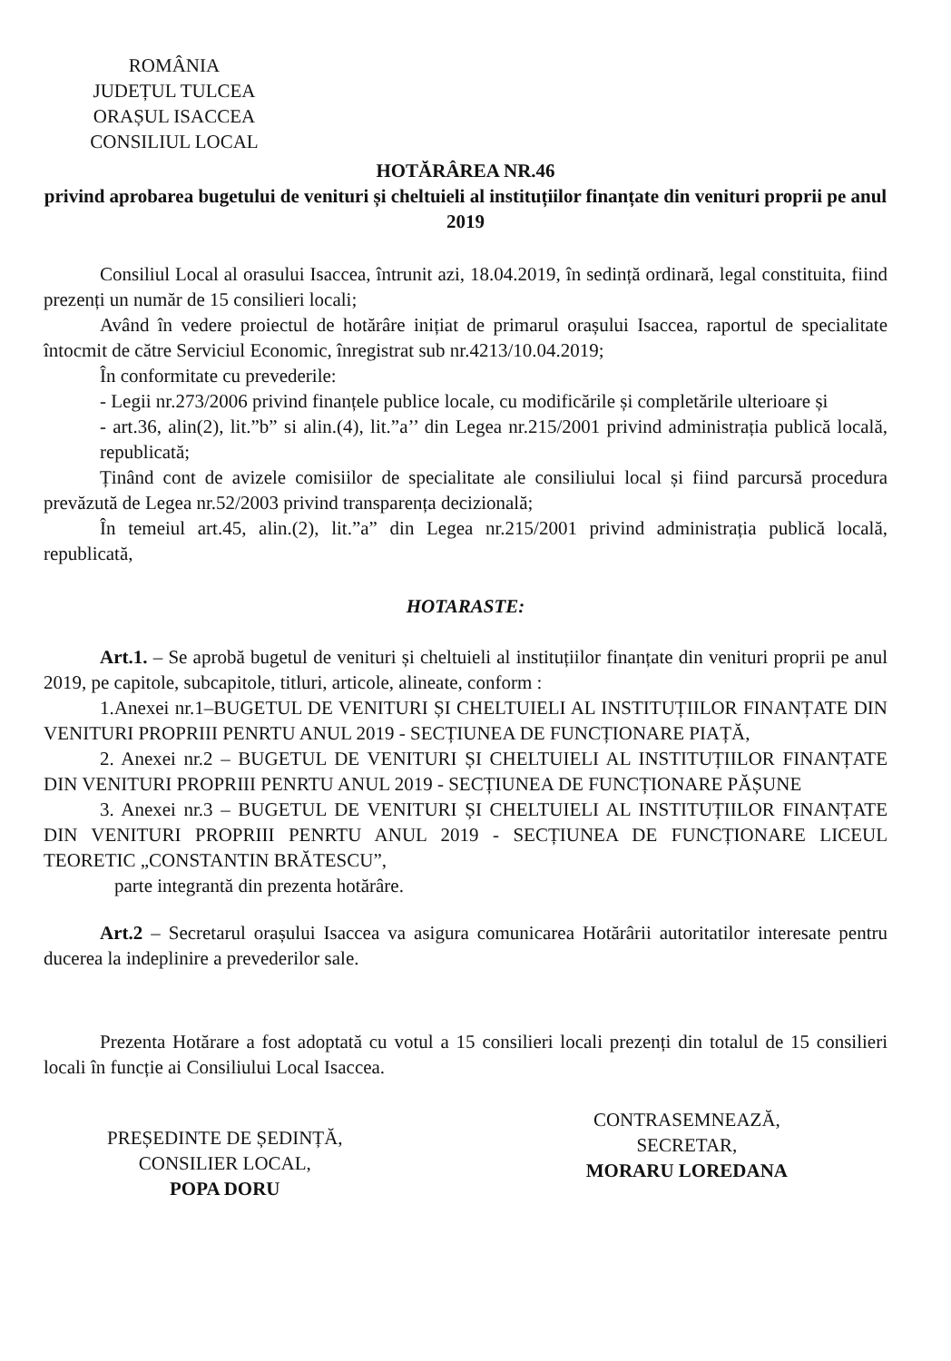ROMÂNIA
JUDEȚUL TULCEA
ORAȘUL ISACCEA
CONSILIUL LOCAL
HOTĂRÂREA NR.46
privind aprobarea bugetului de venituri și cheltuieli al instituțiilor finanțate din venituri proprii pe anul 2019
Consiliul Local al orasului Isaccea, întrunit azi, 18.04.2019, în sedință ordinară, legal constituita, fiind prezenți un număr de 15 consilieri locali;
Având în vedere proiectul de hotărâre inițiat de primarul orașului Isaccea, raportul de specialitate întocmit de către Serviciul Economic, înregistrat sub nr.4213/10.04.2019;
În conformitate cu prevederile:
- Legii nr.273/2006 privind finanțele publice locale, cu modificările și completările ulterioare și
- art.36, alin(2), lit.”b” si alin.(4), lit.”a’’ din Legea nr.215/2001 privind administrația publică locală, republicată;
Ținând cont de avizele comisiilor de specialitate ale consiliului local și fiind parcursă procedura prevăzută de Legea nr.52/2003 privind transparența decizională;
În temeiul art.45, alin.(2), lit.”a” din Legea nr.215/2001 privind administrația publică locală, republicată,
HOTARASTE:
Art.1. – Se aprobă bugetul de venituri și cheltuieli al instituțiilor finanțate din venituri proprii pe anul 2019, pe capitole, subcapitole, titluri, articole, alineate, conform :
1.Anexei nr.1–BUGETUL DE VENITURI ȘI CHELTUIELI AL INSTITUȚIILOR FINANȚATE DIN VENITURI PROPRIII PENRTU ANUL 2019 - SECȚIUNEA DE FUNCȚIONARE PIAȚĂ,
2. Anexei nr.2 – BUGETUL DE VENITURI ȘI CHELTUIELI AL INSTITUȚIILOR FINANȚATE DIN VENITURI PROPRIII PENRTU ANUL 2019 - SECȚIUNEA DE FUNCȚIONARE PĂȘUNE
3. Anexei nr.3 – BUGETUL DE VENITURI ȘI CHELTUIELI AL INSTITUȚIILOR FINANȚATE DIN VENITURI PROPRIII PENRTU ANUL 2019 - SECȚIUNEA DE FUNCȚIONARE LICEUL TEORETIC „CONSTANTIN BRĂTESCU”,
parte integrantă din prezenta hotărâre.
Art.2 – Secretarul orașului Isaccea va asigura comunicarea Hotărârii autoritatilor interesate pentru ducerea la indeplinire a prevederilor sale.
Prezenta Hotărare a fost adoptată cu votul a 15 consilieri locali prezenți din totalul de 15 consilieri locali în funcție ai Consiliului Local Isaccea.
PREȘEDINTE DE ȘEDINȚĂ,
CONSILIER LOCAL,
POPA DORU
CONTRASEMNEAZĂ,
SECRETAR,
MORARU LOREDANA